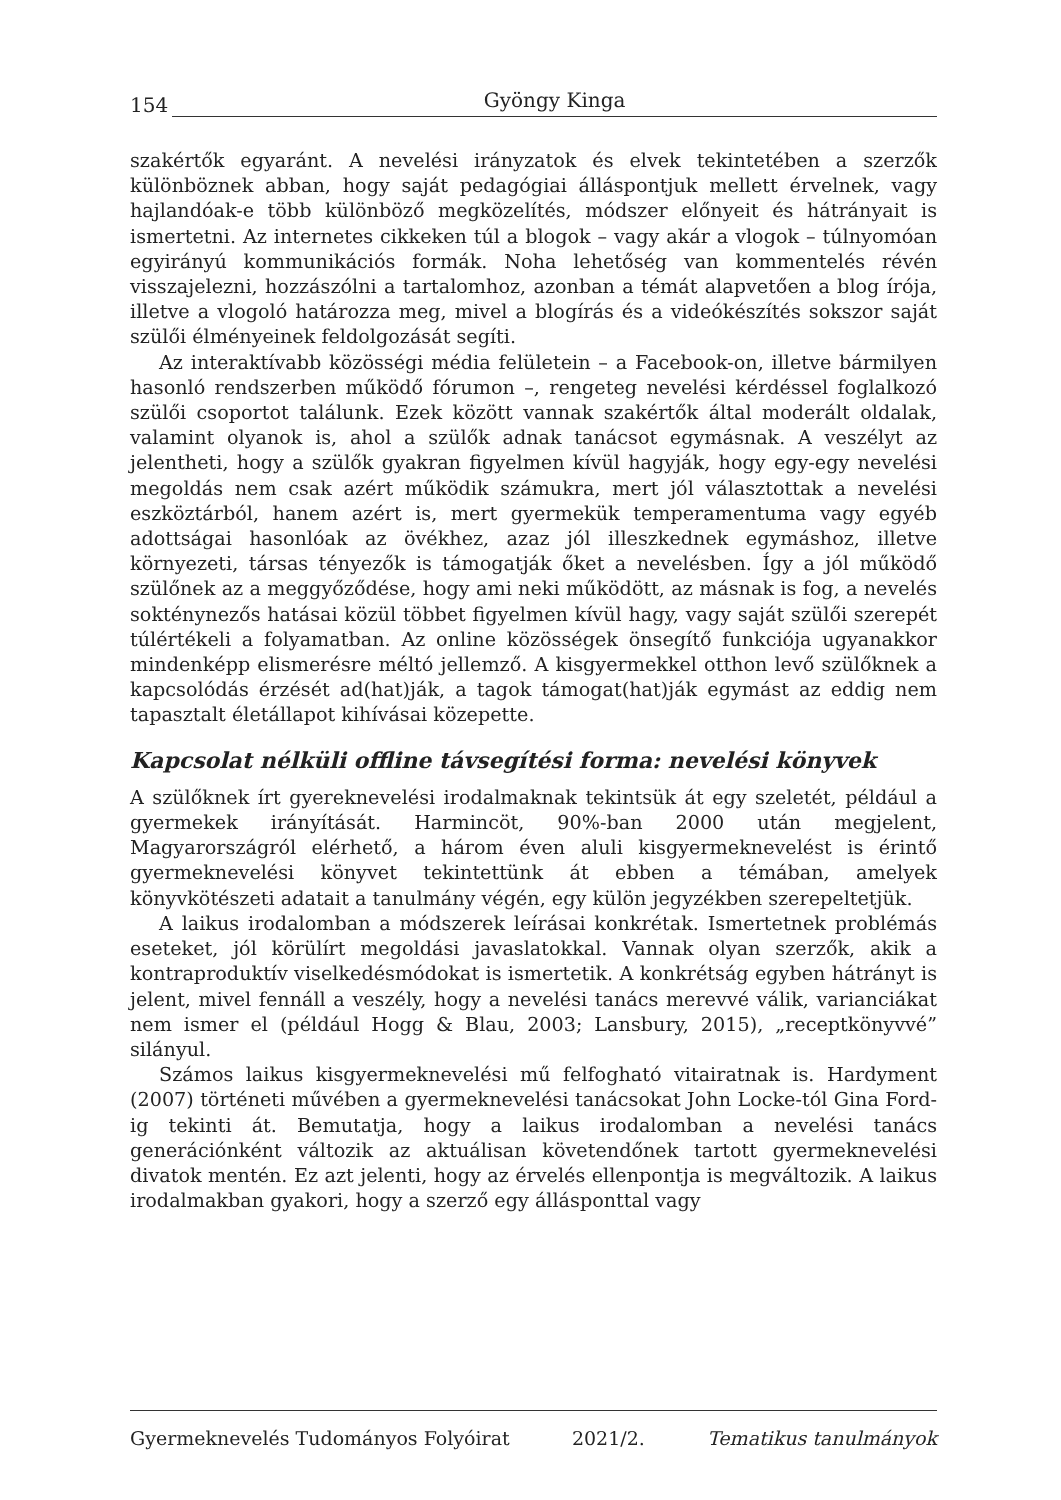154 Gyöngy Kinga
szakértők egyaránt. A nevelési irányzatok és elvek tekintetében a szerzők különböznek abban, hogy saját pedagógiai álláspontjuk mellett érvelnek, vagy hajlandóak-e több különböző megközelítés, módszer előnyeit és hátrányait is ismertetni. Az internetes cikkeken túl a blogok – vagy akár a vlogok – túlnyomóan egyirányú kommunikációs formák. Noha lehetőség van kommentelés révén visszajelezni, hozzászólni a tartalomhoz, azonban a témát alapvetően a blog írója, illetve a vlogoló határozza meg, mivel a blogírás és a videókészítés sokszor saját szülői élményeinek feldolgozását segíti.
Az interaktívabb közösségi média felületein – a Facebook-on, illetve bármilyen hasonló rendszerben működő fórumon –, rengeteg nevelési kérdéssel foglalkozó szülői csoportot találunk. Ezek között vannak szakértők által moderált oldalak, valamint olyanok is, ahol a szülők adnak tanácsot egymásnak. A veszélyt az jelentheti, hogy a szülők gyakran figyelmen kívül hagyják, hogy egy-egy nevelési megoldás nem csak azért működik számukra, mert jól választottak a nevelési eszköztárból, hanem azért is, mert gyermekük temperamentuma vagy egyéb adottságai hasonlóak az övékhez, azaz jól illeszkednek egymáshoz, illetve környezeti, társas tényezők is támogatják őket a nevelésben. Így a jól működő szülőnek az a meggyőződése, hogy ami neki működött, az másnak is fog, a nevelés sokténynezős hatásai közül többet figyelmen kívül hagy, vagy saját szülői szerepét túlértékeli a folyamatban. Az online közösségek önsegítő funkciója ugyanakkor mindenképp elismerésre méltó jellemző. A kisgyermekkel otthon levő szülőknek a kapcsolódás érzését ad(hat)ják, a tagok támogat(hat)ják egymást az eddig nem tapasztalt életállapot kihívásai közepette.
Kapcsolat nélküli offline távsegítési forma: nevelési könyvek
A szülőknek írt gyereknevelési irodalmaknak tekintsük át egy szeletét, például a gyermekek irányítását. Harmincöt, 90%-ban 2000 után megjelent, Magyarországról elérhető, a három éven aluli kisgyermeknevelést is érintő gyermeknevelési könyvet tekintettünk át ebben a témában, amelyek könyvkötészeti adatait a tanulmány végén, egy külön jegyzékben szerepeltetjük.
A laikus irodalomban a módszerek leírásai konkrétak. Ismertetnek problémás eseteket, jól körülírt megoldási javaslatokkal. Vannak olyan szerzők, akik a kontraproduktív viselkedésmódokat is ismertetik. A konkrétság egyben hátrányt is jelent, mivel fennáll a veszély, hogy a nevelési tanács merevvé válik, varianciákat nem ismer el (például Hogg & Blau, 2003; Lansbury, 2015), „receptkönyvvé” silányul.
Számos laikus kisgyermeknevelési mű felfogható vitairatnak is. Hardyment (2007) történeti művében a gyermeknevelési tanácsokat John Locke-tól Gina Ford-ig tekinti át. Bemutatja, hogy a laikus irodalomban a nevelési tanács generációnként változik az aktuálisan követendőnek tartott gyermeknevelési divatok mentén. Ez azt jelenti, hogy az érvelés ellenpontja is megváltozik. A laikus irodalmakban gyakori, hogy a szerző egy állásponttal vagy
Gyermeknevelés Tudományos Folyóirat 2021/2. Tematikus tanulmányok